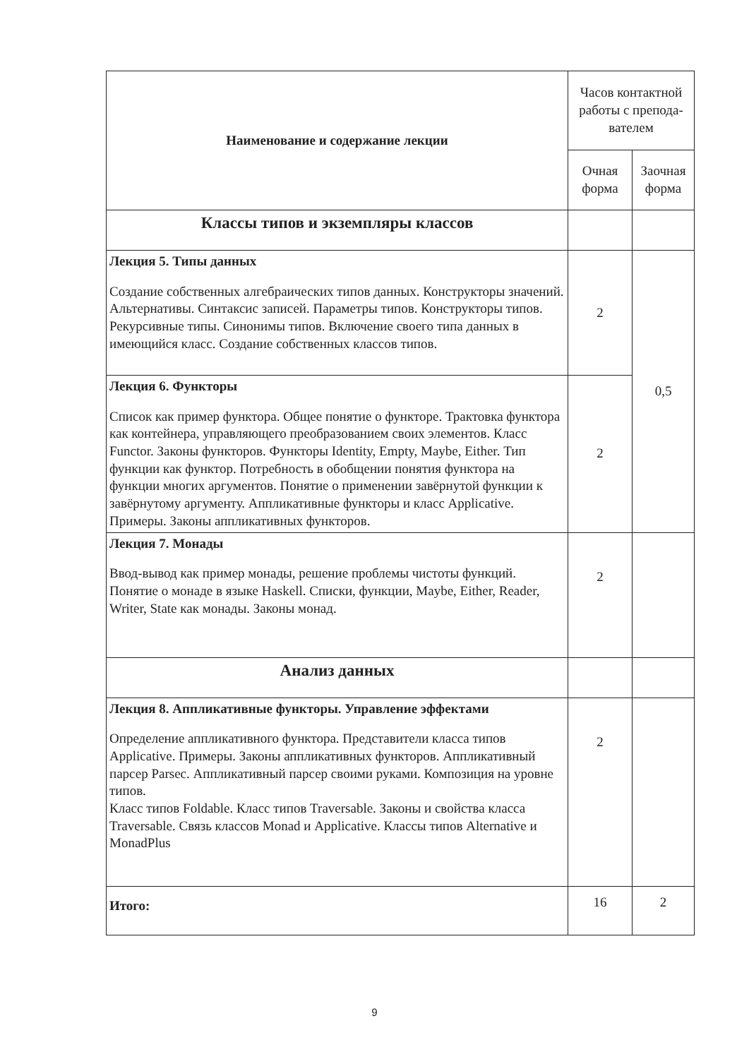| Наименование и содержание лекции | Часов контактной работы с препода-вателем | |
| --- | --- | --- |
| | Очная форма | Заочная форма |
| Классы типов и экземпляры классов | | |
| Лекция 5. Типы данных Создание собственных алгебраических типов данных. Конструкторы значений. Альтернативы. Синтаксис записей. Параметры типов. Конструкторы типов. Рекурсивные типы. Синонимы типов. Включение своего типа данных в имеющийся класс. Создание собственных классов типов. | 2 | 0,5 |
| Лекция 6. Функторы Список как пример функтора. Общее понятие о функторе. Трактовка функтора как контейнера, управляющего преобразованием своих элементов. Класс Functor. Законы функторов. Функторы Identity, Empty, Maybe, Either. Тип функции как функтор. Потребность в обобщении понятия функтора на функции многих аргументов. Понятие о применении завёрнутой функции к завёрнутому аргументу. Аппликативные функторы и класс Applicative. Примеры. Законы аппликативных функторов. | 2 | |
| Лекция 7. Монады Ввод-вывод как пример монады, решение проблемы чистоты функций. Понятие о монаде в языке Haskell. Списки, функции, Maybe, Either, Reader, Writer, State как монады. Законы монад. | 2 | |
| Анализ данных | | |
| Лекция 8. Аппликативные функторы. Управление эффектами Определение аппликативного функтора. Представители класса типов Applicative. Примеры. Законы аппликативных функторов. Аппликативный парсер Parsec. Аппликативный парсер своими руками. Композиция на уровне типов. Класс типов Foldable. Класс типов Traversable. Законы и свойства класса Traversable. Связь классов Monad и Applicative. Классы типов Alternative и MonadPlus | 2 | |
| Итого: | 16 | 2 |
9